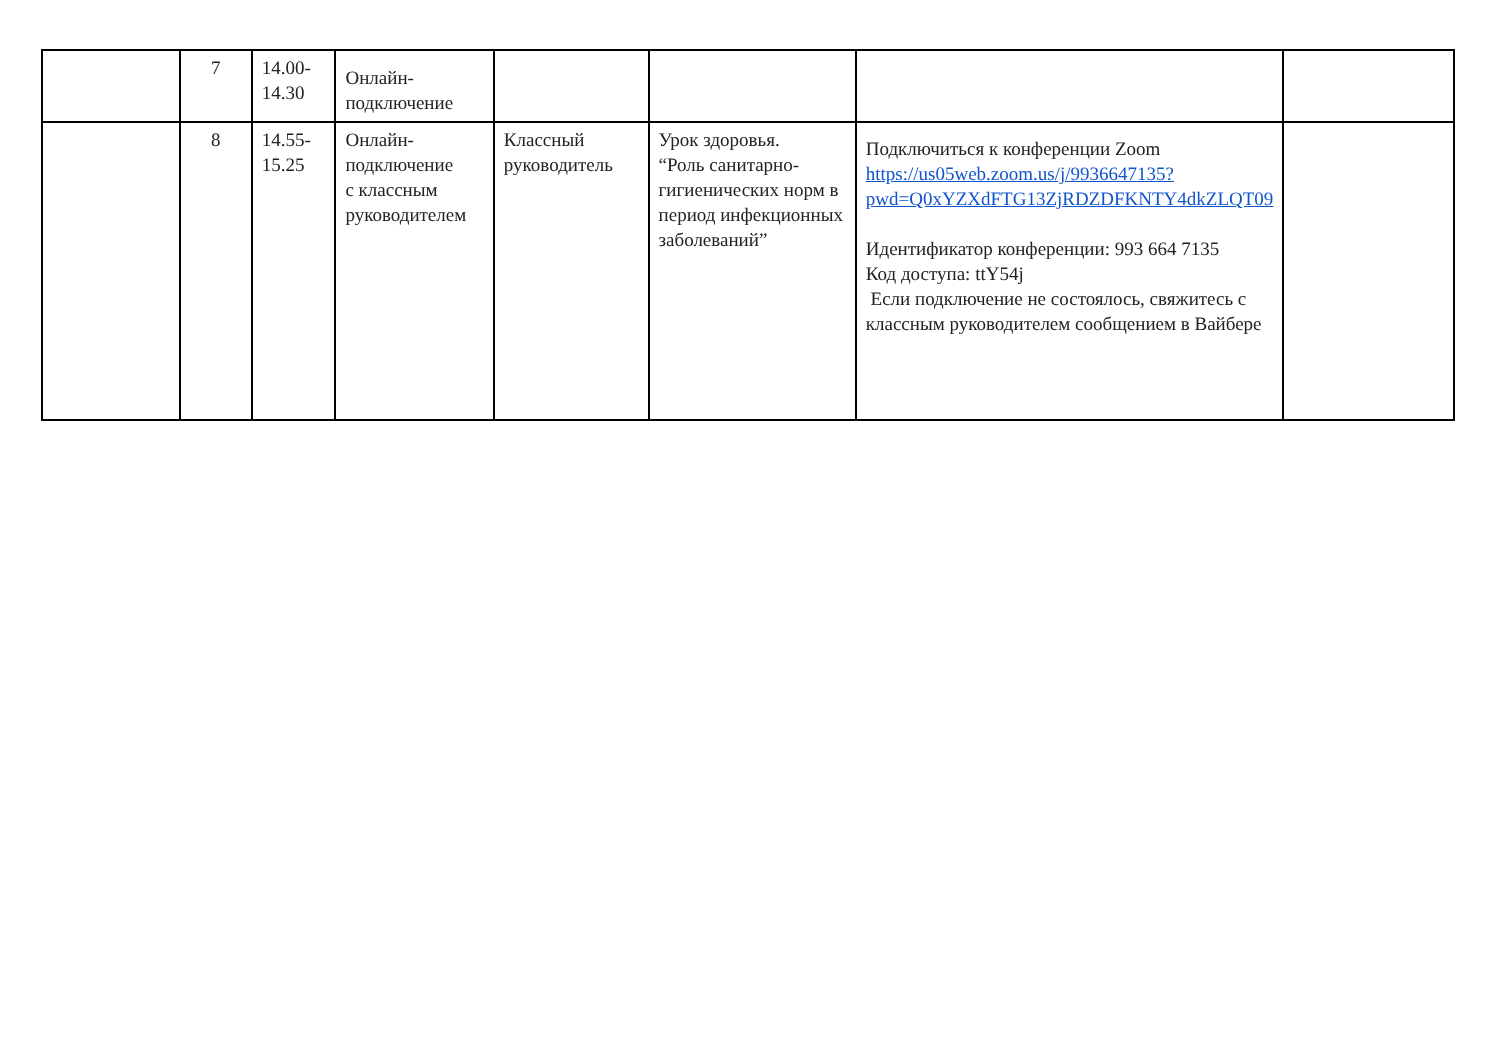| | 7 | 14.00- 14.30 | Онлайн- подключение | | | | |
| | 8 | 14.55- 15.25 | Онлайн- подключение с классным руководителем | Классный руководитель | Урок здоровья. “Роль санитарно-гигиенических норм в период инфекционных заболеваний” | Подключиться к конференции Zoom https://us05web.zoom.us/j/9936647135?pwd=Q0xYZXdFTG13ZjRDZDFKNTY4dkZLQT09 Идентификатор конференции: 993 664 7135 Код доступа: ttY54j Если подключение не состоялось, свяжитесь с классным руководителем сообщением в Вайбере | |